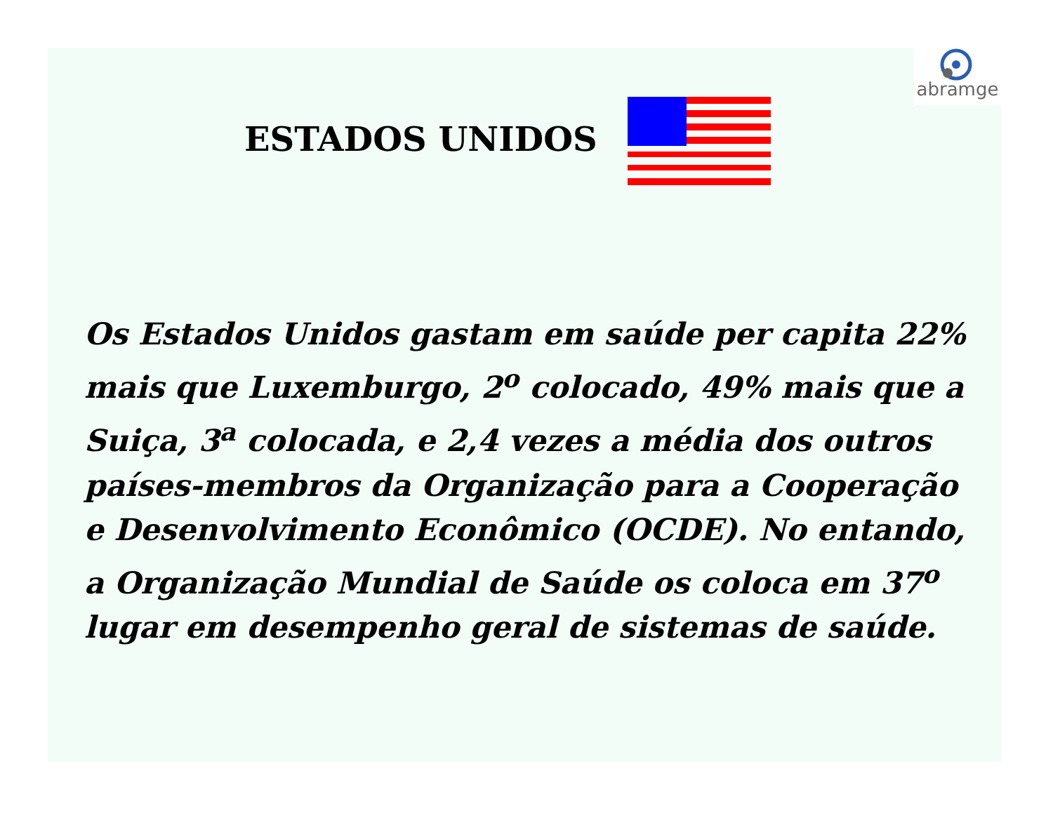abramge
ESTADOS UNIDOS
Os Estados Unidos gastam em saúde per capita 22% mais que Luxemburgo, 2<sup>o</sup> colocado, 49% mais que a Suiça, 3<sup>a</sup> colocada, e 2,4 vezes a média dos outros países-membros da Organização para a Cooperação e Desenvolvimento Econômico (OCDE). No entando, a Organização Mundial de Saúde os coloca em 37<sup>o</sup> lugar em desempenho geral de sistemas de saúde.